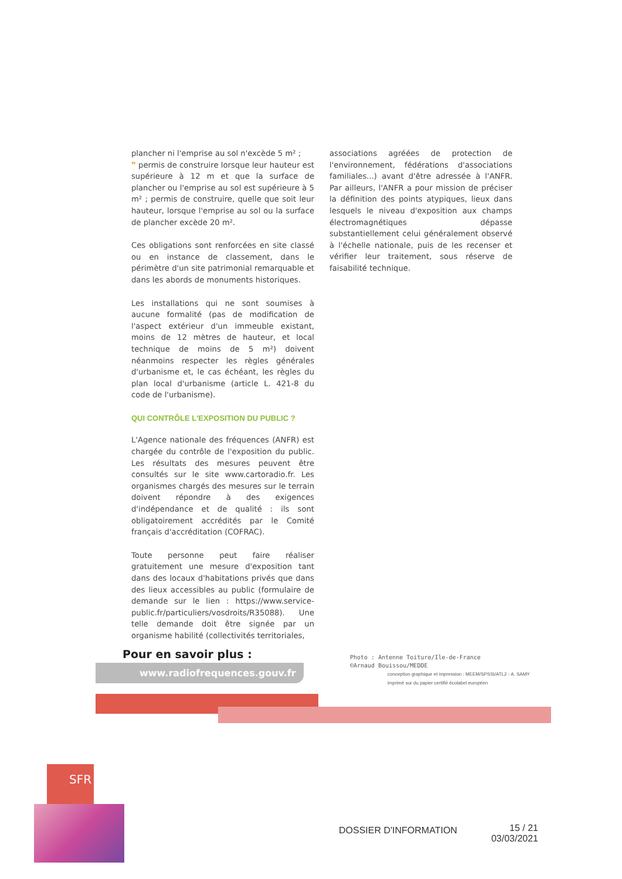plancher ni l'emprise au sol n'excède 5 m² ;
❞ permis de construire lorsque leur hauteur est supérieure à 12 m et que la surface de plancher ou l'emprise au sol est supérieure à 5 m² ; permis de construire, quelle que soit leur hauteur, lorsque l'emprise au sol ou la surface de plancher excède 20 m².
Ces obligations sont renforcées en site classé ou en instance de classement, dans le périmètre d'un site patrimonial remarquable et dans les abords de monuments historiques.
Les installations qui ne sont soumises à aucune formalité (pas de modification de l'aspect extérieur d'un immeuble existant, moins de 12 mètres de hauteur, et local technique de moins de 5 m²) doivent néanmoins respecter les règles générales d'urbanisme et, le cas échéant, les règles du plan local d'urbanisme (article L. 421-8 du code de l'urbanisme).
QUI CONTRÔLE L'EXPOSITION DU PUBLIC ?
L'Agence nationale des fréquences (ANFR) est chargée du contrôle de l'exposition du public. Les résultats des mesures peuvent être consultés sur le site www.cartoradio.fr. Les organismes chargés des mesures sur le terrain doivent répondre à des exigences d'indépendance et de qualité : ils sont obligatoirement accrédités par le Comité français d'accréditation (COFRAC).
Toute personne peut faire réaliser gratuitement une mesure d'exposition tant dans des locaux d'habitations privés que dans des lieux accessibles au public (formulaire de demande sur le lien : https://www.service-public.fr/particuliers/vosdroits/R35088). Une telle demande doit être signée par un organisme habilité (collectivités territoriales,
associations agréées de protection de l'environnement, fédérations d'associations familiales...) avant d'être adressée à l'ANFR. Par ailleurs, l'ANFR a pour mission de préciser la définition des points atypiques, lieux dans lesquels le niveau d'exposition aux champs électromagnétiques dépasse substantiellement celui généralement observé à l'échelle nationale, puis de les recenser et vérifier leur traitement, sous réserve de faisabilité technique.
Pour en savoir plus :
www.radiofrequences.gouv.fr
Photo : Antenne Toiture/Ile-de-France
©Arnaud Bouissou/MEDDE
conception graphique et impression : MEEM/SPSSI/ATL2 - A. SAMY
imprimé sur du papier certifié écolabel européen
SFR
DOSSIER D'INFORMATION
15 / 21
03/03/2021